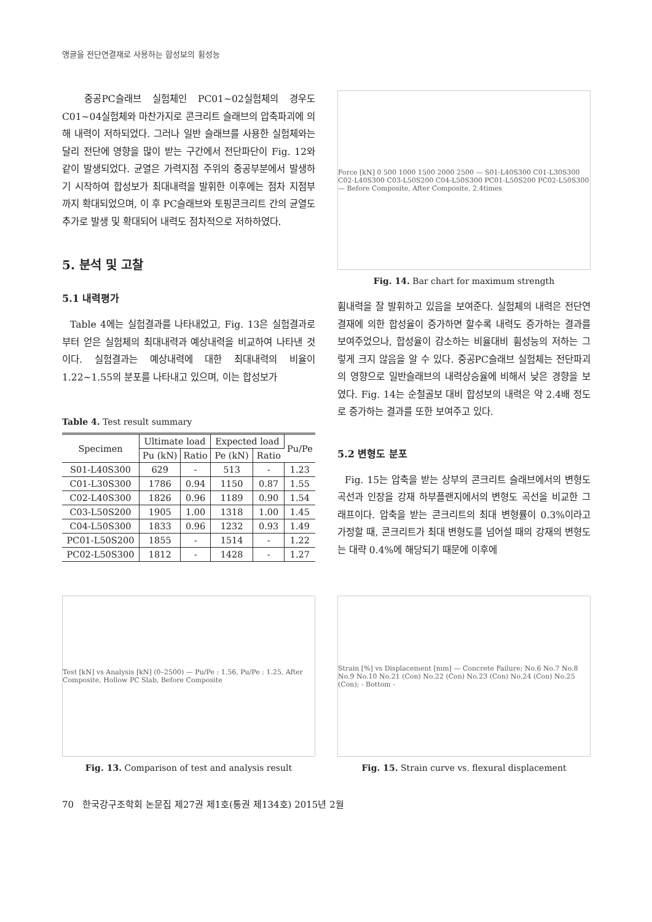앵글을 전단연결재로 사용하는 합성보의 휨성능
중공PC슬래브 실험체인 PC01~02실험체의 경우도 C01~04실험체와 마찬가지로 콘크리트 슬래브의 압축파괴에 의해 내력이 저하되었다. 그러나 일반 슬래브를 사용한 실험체와는 달리 전단에 영향을 많이 받는 구간에서 전단파단이 Fig. 12와 같이 발생되었다. 균열은 가력지점 주위의 중공부분에서 발생하기 시작하여 합성보가 최대내력을 발휘한 이후에는 점차 지점부까지 확대되었으며, 이 후 PC슬래브와 토핑콘크리트 간의 균열도 추가로 발생 및 확대되어 내력도 점차적으로 저하하였다.
5. 분석 및 고찰
5.1 내력평가
Table 4에는 실험결과를 나타내었고, Fig. 13은 실험결과로부터 얻은 실험체의 최대내력과 예상내력을 비교하여 나타낸 것이다. 실험결과는 예상내력에 대한 최대내력의 비율이 1.22~1.55의 분포를 나타내고 있으며, 이는 합성보가
Table 4. Test result summary
| Specimen | Ultimate load | | Expected load | | Pu/Pe |
| --- | --- | --- | --- | --- | --- |
| | Pu (kN) | Ratio | Pe (kN) | Ratio | |
| S01-L40S300 | 629 | - | 513 | - | 1.23 |
| C01-L30S300 | 1786 | 0.94 | 1150 | 0.87 | 1.55 |
| C02-L40S300 | 1826 | 0.96 | 1189 | 0.90 | 1.54 |
| C03-L50S200 | 1905 | 1.00 | 1318 | 1.00 | 1.45 |
| C04-L50S300 | 1833 | 0.96 | 1232 | 0.93 | 1.49 |
| PC01-L50S200 | 1855 | - | 1514 | - | 1.22 |
| PC02-L50S300 | 1812 | - | 1428 | - | 1.27 |
Force [kN] 0 500 1000 1500 2000 2500 — S01-L40S300 C01-L30S300 C02-L40S300 C03-L50S200 C04-L50S300 PC01-L50S200 PC02-L50S300 — Before Composite, After Composite, 2.4times
Fig. 14. Bar chart for maximum strength
휨내력을 잘 발휘하고 있음을 보여준다. 실험체의 내력은 전단연결재에 의한 합성율이 증가하면 할수록 내력도 증가하는 결과를 보여주었으나, 합성율이 감소하는 비율대비 휨성능의 저하는 그렇게 크지 않음을 알 수 있다. 중공PC슬래브 실험체는 전단파괴의 영향으로 일반슬래브의 내력상승율에 비해서 낮은 경향을 보였다. Fig. 14는 순철골보 대비 합성보의 내력은 약 2.4배 정도로 증가하는 결과를 또한 보여주고 있다.
5.2 변형도 분포
Fig. 15는 압축을 받는 상부의 콘크리트 슬래브에서의 변형도 곡선과 인장을 강재 하부플랜지에서의 변형도 곡선을 비교한 그래프이다. 압축을 받는 콘크리트의 최대 변형률이 0.3%이라고 가정할 때, 콘크리트가 최대 변형도를 넘어설 때의 강재의 변형도는 대략 0.4%에 해당되기 때문에 이후에
Test [kN] vs Analysis [kN] (0–2500) — Pu/Pe : 1.56, Pu/Pe : 1.25, After Composite, Hollow PC Slab, Before Composite
Fig. 13. Comparison of test and analysis result
Strain [%] vs Displacement [mm] — Concrete Failure; No.6 No.7 No.8 No.9 No.10 No.21 (Con) No.22 (Con) No.23 (Con) No.24 (Con) No.25 (Con); - Bottom -
Fig. 15. Strain curve vs. flexural displacement
70 한국강구조학회 논문집 제27권 제1호(통권 제134호) 2015년 2월